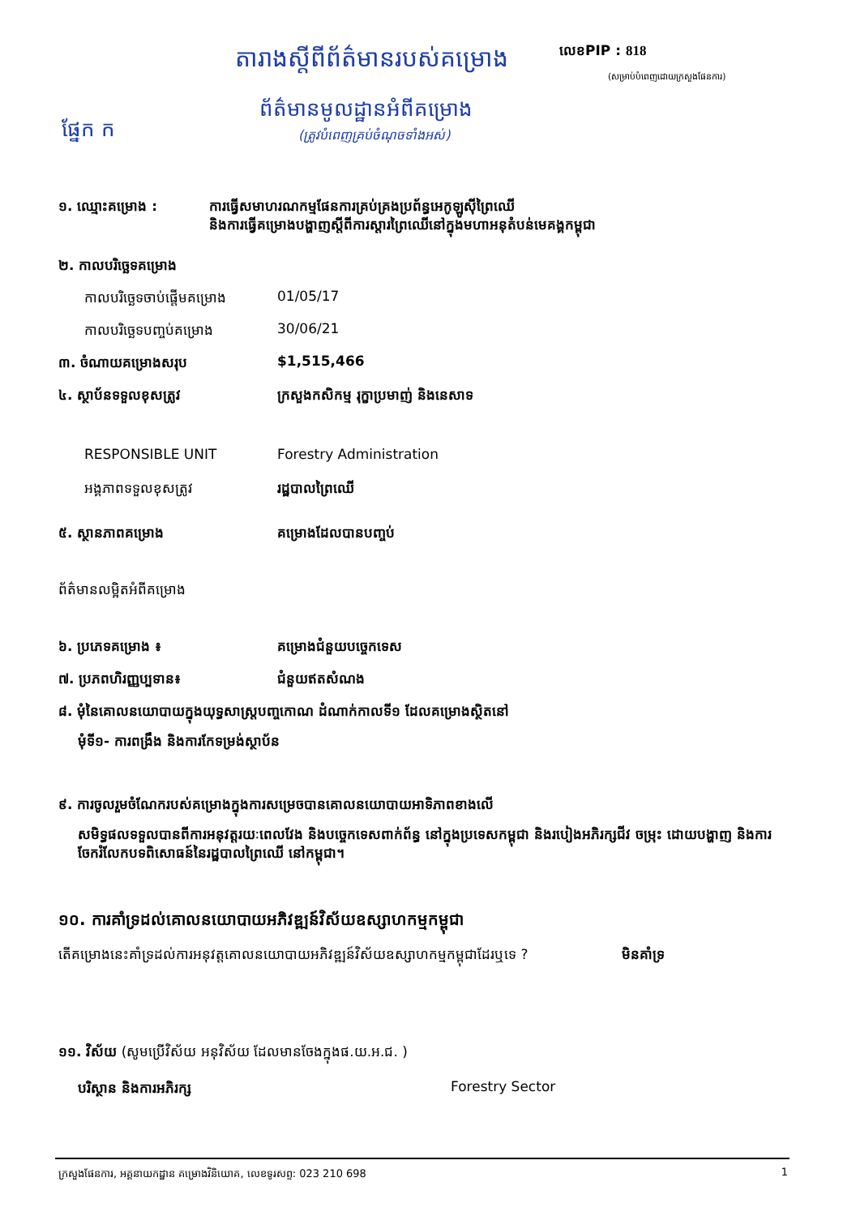តារាងស្តីពីព័ត៌មានរបស់គម្រោង លេខPIP : 818
(សម្រាប់បំពេញដោយក្រសួងផែនការ)
ផ្នែក ក
ព័ត៌មានមូលដ្ឋានអំពីគម្រោង
(ត្រូវបំពេញគ្រប់ចំណុចទាំងអស់)
១. ឈ្មោះគម្រោង : ការធ្វើសមាហរណកម្មផែនការគ្រប់គ្រងប្រព័ន្ធអេកូឡូស៊ីព្រៃឈើ
និងការធ្វើគម្រោងបង្ហាញស្តីពីការស្តារព្រៃឈើនៅក្នុងមហាអនុតំបន់មេគង្គកម្ពុជា
២. កាលបរិច្ឆេទគម្រោង
កាលបរិច្ឆេទចាប់ផ្តើមគម្រោង
01/05/17
កាលបរិច្ឆេទបញ្ចប់គម្រោង 30/06/21
៣. ចំណាយគម្រោងសរុប $1,515,466
៤. ស្ថាប័នទទួលខុសត្រូវ ក្រសួងកសិកម្ម រុក្ខាប្រមាញ់ និងនេសាទ
RESPONSIBLE UNIT Forestry Administration
អង្គភាពទទួលខុសត្រូវ រដ្ឋបាលព្រៃឈើ
៥. ស្ថានភាពគម្រោង គម្រោងដែលបានបញ្ចប់
ព័ត៌មានលម្អិតអំពីគម្រោង
៦. ប្រភេទគម្រោង ៖ គម្រោងជំនួយបច្ចេកទេស
៧. ប្រភពហិរញ្ញប្បទាន៖ ជំនួយឥតសំណង
៨. មុំនៃគោលនយោបាយក្នុងយុទ្ធសាស្ត្របញ្ចកោណ ដំណាក់កាលទី១ ដែលគម្រោងស្ថិតនៅ
មុំទី១- ការពង្រឹង និងការកែទម្រង់ស្ថាប័ន
៩. ការចូលរួមចំណែករបស់គម្រោងក្នុងការសម្រេចបានគោលនយោបាយអាទិភាពខាងលើ
សមិទ្ធផលទទួលបានពីការអនុវត្តរយៈពេលវែង និងបច្ចេកទេសពាក់ព័ន្ធ នៅក្នុងប្រទេសកម្ពុជា និងរបៀងអភិរក្សជីវ ចម្រុះ ដោយបង្ហាញ និងការចែករំលែកបទពិសោធន៍នៃរដ្ឋបាលព្រៃឈើ នៅកម្ពុជា។
១០. ការគាំទ្រដល់គោលនយោបាយអភិវឌ្ឍន៍វិស័យឧស្សាហកម្មកម្ពុជា
តើគម្រោងនេះគាំទ្រដល់ការអនុវត្តគោលនយោបាយអភិវឌ្ឍន៍វិស័យឧស្សាហកម្មកម្ពុជាដែរឬទេ ?
មិនគាំទ្រ
១១. វិស័យ (សូមប្រើវិស័យ អនុវិស័យ ដែលមានចែងក្នុងផ.យ.អ.ជ. )
បរិស្ថាន និងការអភិរក្ស Forestry Sector
ក្រសួងផែនការ, អគ្គនាយកដ្ឋាន គម្រោងវិនិយោគ, លេខទូរសព្ទ: 023 210 698 1